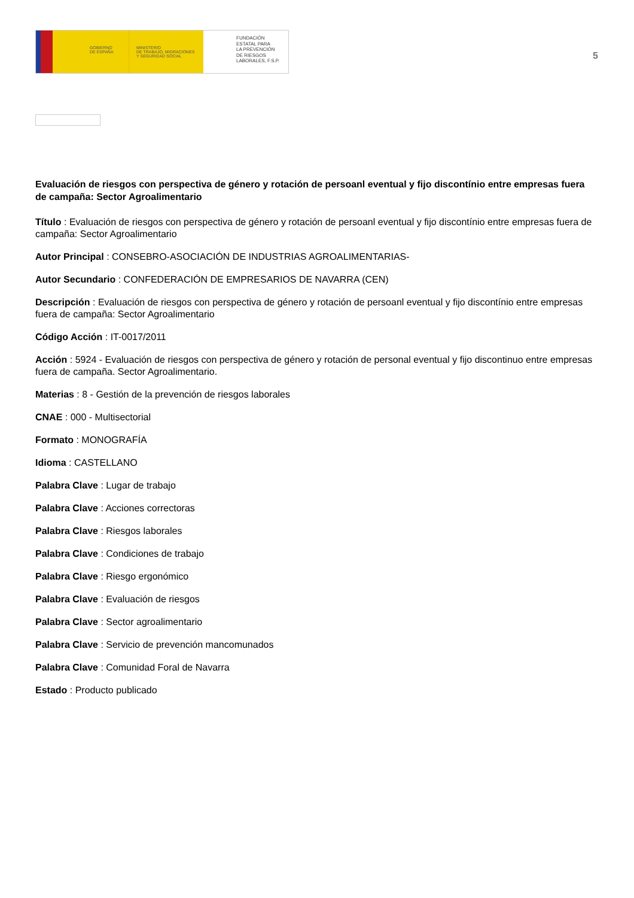GOBIERNO
DE ESPAÑA
MINISTERIO
DE TRABAJO, MIGRACIONES
Y SEGURIDAD SOCIAL
FUNDACIÓN
ESTATAL PARA
LA PREVENCIÓN
DE RIESGOS
LABORALES, F.S.P.
5
Evaluación de riesgos con perspectiva de género y rotación de persoanl eventual y fijo discontínio entre empresas fuera de campaña: Sector Agroalimentario
Título : Evaluación de riesgos con perspectiva de género y rotación de persoanl eventual y fijo discontínio entre empresas fuera de campaña: Sector Agroalimentario
Autor Principal : CONSEBRO-ASOCIACIÓN DE INDUSTRIAS AGROALIMENTARIAS-
Autor Secundario : CONFEDERACIÓN DE EMPRESARIOS DE NAVARRA (CEN)
Descripción : Evaluación de riesgos con perspectiva de género y rotación de persoanl eventual y fijo discontínio entre empresas fuera de campaña: Sector Agroalimentario
Código Acción : IT-0017/2011
Acción : 5924 - Evaluación de riesgos con perspectiva de género y rotación de personal eventual y fijo discontinuo entre empresas fuera de campaña. Sector Agroalimentario.
Materias : 8 - Gestión de la prevención de riesgos laborales
CNAE : 000 - Multisectorial
Formato : MONOGRAFÍA
Idioma : CASTELLANO
Palabra Clave : Lugar de trabajo
Palabra Clave : Acciones correctoras
Palabra Clave : Riesgos laborales
Palabra Clave : Condiciones de trabajo
Palabra Clave : Riesgo ergonómico
Palabra Clave : Evaluación de riesgos
Palabra Clave : Sector agroalimentario
Palabra Clave : Servicio de prevención mancomunados
Palabra Clave : Comunidad Foral de Navarra
Estado : Producto publicado